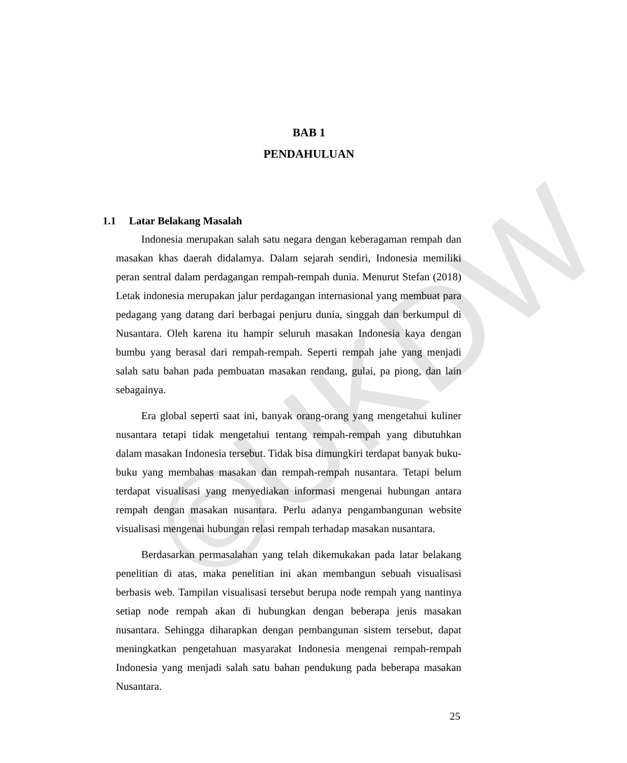©UKDW
BAB 1
PENDAHULUAN
1.1 Latar Belakang Masalah
Indonesia merupakan salah satu negara dengan keberagaman rempah dan masakan khas daerah didalamya. Dalam sejarah sendiri, Indonesia memiliki peran sentral dalam perdagangan rempah-rempah dunia. Menurut Stefan (2018) Letak indonesia merupakan jalur perdagangan internasional yang membuat para pedagang yang datang dari berbagai penjuru dunia, singgah dan berkumpul di Nusantara. Oleh karena itu hampir seluruh masakan Indonesia kaya dengan bumbu yang berasal dari rempah-rempah. Seperti rempah jahe yang menjadi salah satu bahan pada pembuatan masakan rendang, gulai, pa piong, dan lain sebagainya.
Era global seperti saat ini, banyak orang-orang yang mengetahui kuliner nusantara tetapi tidak mengetahui tentang rempah-rempah yang dibutuhkan dalam masakan Indonesia tersebut. Tidak bisa dimungkiri terdapat banyak buku-buku yang membahas masakan dan rempah-rempah nusantara. Tetapi belum terdapat visualisasi yang menyediakan informasi mengenai hubungan antara rempah dengan masakan nusantara. Perlu adanya pengambangunan website visualisasi mengenai hubungan relasi rempah terhadap masakan nusantara.
Berdasarkan permasalahan yang telah dikemukakan pada latar belakang penelitian di atas, maka penelitian ini akan membangun sebuah visualisasi berbasis web. Tampilan visualisasi tersebut berupa node rempah yang nantinya setiap node rempah akan di hubungkan dengan beberapa jenis masakan nusantara. Sehingga diharapkan dengan pembangunan sistem tersebut, dapat meningkatkan pengetahuan masyarakat Indonesia mengenai rempah-rempah Indonesia yang menjadi salah satu bahan pendukung pada beberapa masakan Nusantara.
25